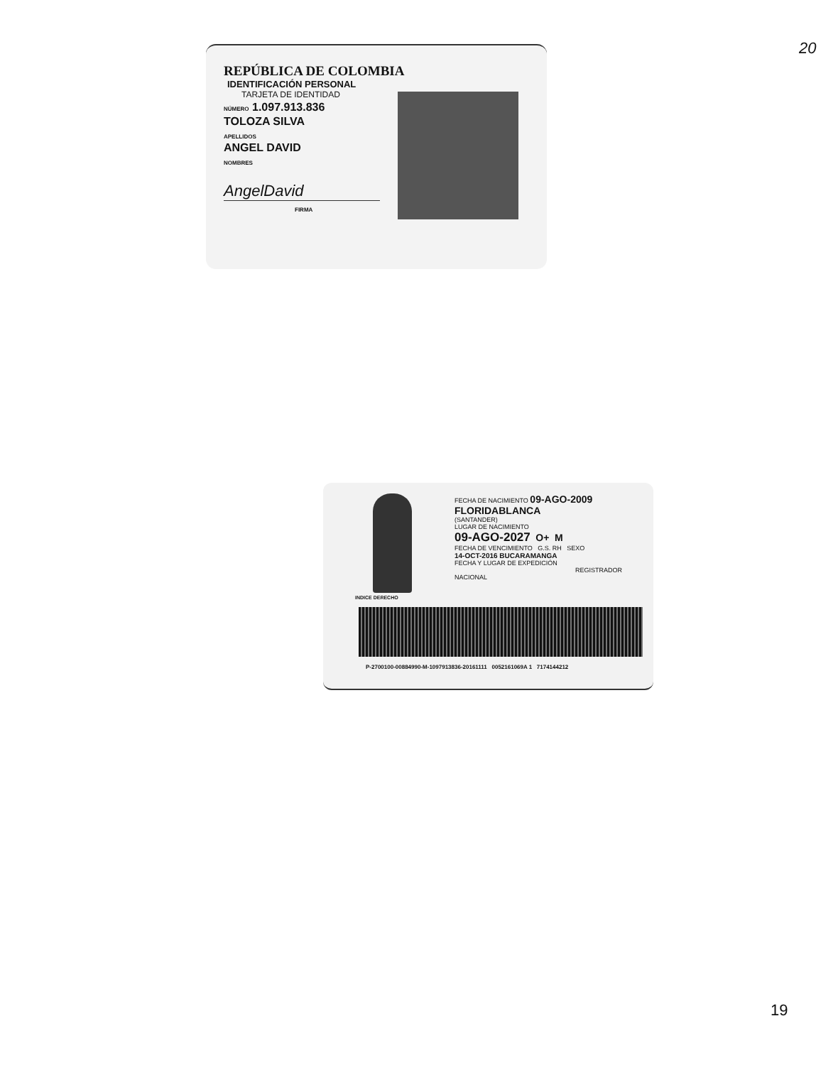20
REPÚBLICA DE COLOMBIA
IDENTIFICACIÓN PERSONAL
TARJETA DE IDENTIDAD
NÚMERO 1.097.913.836
TOLOZA SILVA
APELLIDOS
ANGEL DAVID
NOMBRES
AngelDavid
FIRMA
INDICE DERECHO
FECHA DE NACIMIENTO 09-AGO-2009
FLORIDABLANCA
(SANTANDER)
LUGAR DE NACIMIENTO
09-AGO-2027 O+ M
FECHA DE VENCIMIENTO G.S. RH SEXO
14-OCT-2016 BUCARAMANGA
FECHA Y LUGAR DE EXPEDICIÓN
REGISTRADOR NACIONAL
P-2700100-00884990-M-1097913836-20161111 0052161069A 1 7174144212
19